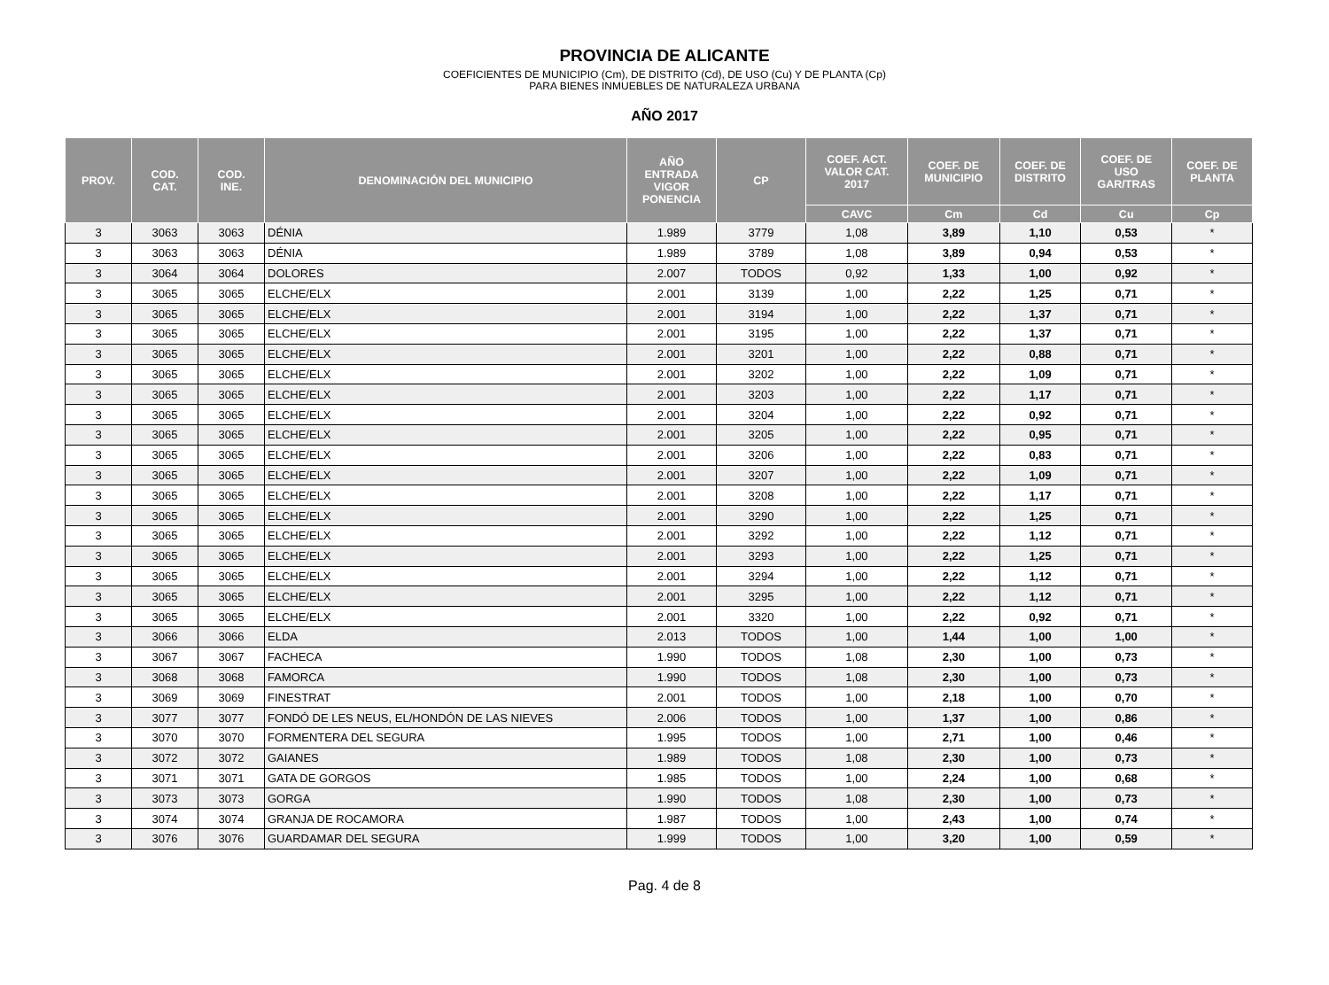PROVINCIA DE ALICANTE
COEFICIENTES DE MUNICIPIO (Cm), DE DISTRITO (Cd), DE USO (Cu) Y DE PLANTA (Cp)
PARA BIENES INMUEBLES DE NATURALEZA URBANA
AÑO 2017
| PROV. | COD. CAT. | COD. INE. | DENOMINACIÓN DEL MUNICIPIO | AÑO ENTRADA VIGOR PONENCIA | CP | COEF. ACT. VALOR CAT. 2017 | COEF. DE MUNICIPIO | COEF. DE DISTRITO | COEF. DE USO GAR/TRAS | COEF. DE PLANTA |
| --- | --- | --- | --- | --- | --- | --- | --- | --- | --- | --- |
| | | | | | | CAVC | Cm | Cd | Cu | Cp |
| 3 | 3063 | 3063 | DÉNIA | 1.989 | 3779 | 1,08 | 3,89 | 1,10 | 0,53 | * |
| 3 | 3063 | 3063 | DÉNIA | 1.989 | 3789 | 1,08 | 3,89 | 0,94 | 0,53 | * |
| 3 | 3064 | 3064 | DOLORES | 2.007 | TODOS | 0,92 | 1,33 | 1,00 | 0,92 | * |
| 3 | 3065 | 3065 | ELCHE/ELX | 2.001 | 3139 | 1,00 | 2,22 | 1,25 | 0,71 | * |
| 3 | 3065 | 3065 | ELCHE/ELX | 2.001 | 3194 | 1,00 | 2,22 | 1,37 | 0,71 | * |
| 3 | 3065 | 3065 | ELCHE/ELX | 2.001 | 3195 | 1,00 | 2,22 | 1,37 | 0,71 | * |
| 3 | 3065 | 3065 | ELCHE/ELX | 2.001 | 3201 | 1,00 | 2,22 | 0,88 | 0,71 | * |
| 3 | 3065 | 3065 | ELCHE/ELX | 2.001 | 3202 | 1,00 | 2,22 | 1,09 | 0,71 | * |
| 3 | 3065 | 3065 | ELCHE/ELX | 2.001 | 3203 | 1,00 | 2,22 | 1,17 | 0,71 | * |
| 3 | 3065 | 3065 | ELCHE/ELX | 2.001 | 3204 | 1,00 | 2,22 | 0,92 | 0,71 | * |
| 3 | 3065 | 3065 | ELCHE/ELX | 2.001 | 3205 | 1,00 | 2,22 | 0,95 | 0,71 | * |
| 3 | 3065 | 3065 | ELCHE/ELX | 2.001 | 3206 | 1,00 | 2,22 | 0,83 | 0,71 | * |
| 3 | 3065 | 3065 | ELCHE/ELX | 2.001 | 3207 | 1,00 | 2,22 | 1,09 | 0,71 | * |
| 3 | 3065 | 3065 | ELCHE/ELX | 2.001 | 3208 | 1,00 | 2,22 | 1,17 | 0,71 | * |
| 3 | 3065 | 3065 | ELCHE/ELX | 2.001 | 3290 | 1,00 | 2,22 | 1,25 | 0,71 | * |
| 3 | 3065 | 3065 | ELCHE/ELX | 2.001 | 3292 | 1,00 | 2,22 | 1,12 | 0,71 | * |
| 3 | 3065 | 3065 | ELCHE/ELX | 2.001 | 3293 | 1,00 | 2,22 | 1,25 | 0,71 | * |
| 3 | 3065 | 3065 | ELCHE/ELX | 2.001 | 3294 | 1,00 | 2,22 | 1,12 | 0,71 | * |
| 3 | 3065 | 3065 | ELCHE/ELX | 2.001 | 3295 | 1,00 | 2,22 | 1,12 | 0,71 | * |
| 3 | 3065 | 3065 | ELCHE/ELX | 2.001 | 3320 | 1,00 | 2,22 | 0,92 | 0,71 | * |
| 3 | 3066 | 3066 | ELDA | 2.013 | TODOS | 1,00 | 1,44 | 1,00 | 1,00 | * |
| 3 | 3067 | 3067 | FACHECA | 1.990 | TODOS | 1,08 | 2,30 | 1,00 | 0,73 | * |
| 3 | 3068 | 3068 | FAMORCA | 1.990 | TODOS | 1,08 | 2,30 | 1,00 | 0,73 | * |
| 3 | 3069 | 3069 | FINESTRAT | 2.001 | TODOS | 1,00 | 2,18 | 1,00 | 0,70 | * |
| 3 | 3077 | 3077 | FONDÓ DE LES NEUS, EL/HONDÓN DE LAS NIEVES | 2.006 | TODOS | 1,00 | 1,37 | 1,00 | 0,86 | * |
| 3 | 3070 | 3070 | FORMENTERA DEL SEGURA | 1.995 | TODOS | 1,00 | 2,71 | 1,00 | 0,46 | * |
| 3 | 3072 | 3072 | GAIANES | 1.989 | TODOS | 1,08 | 2,30 | 1,00 | 0,73 | * |
| 3 | 3071 | 3071 | GATA DE GORGOS | 1.985 | TODOS | 1,00 | 2,24 | 1,00 | 0,68 | * |
| 3 | 3073 | 3073 | GORGA | 1.990 | TODOS | 1,08 | 2,30 | 1,00 | 0,73 | * |
| 3 | 3074 | 3074 | GRANJA DE ROCAMORA | 1.987 | TODOS | 1,00 | 2,43 | 1,00 | 0,74 | * |
| 3 | 3076 | 3076 | GUARDAMAR DEL SEGURA | 1.999 | TODOS | 1,00 | 3,20 | 1,00 | 0,59 | * |
Pag. 4 de 8